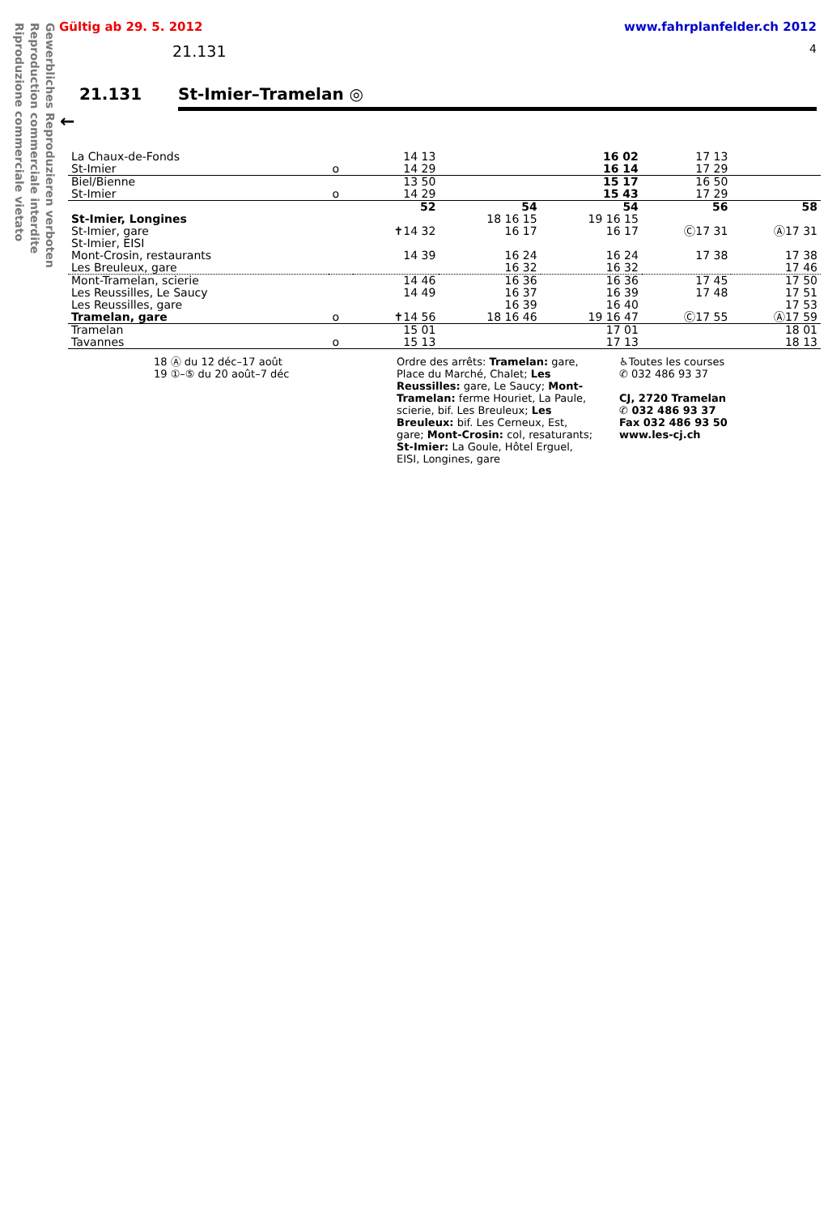Gewerbliches Reproduzieren verboten
Reproduction commerciale interdite
Riproduzione commerciale vietato
Gültig ab 29. 5. 2012 www.fahrplanfelder.ch 2012
21.131 4
21.131 St-Imier–Tramelan ◎
←
| La Chaux-de-Fonds | | 14 13 | | 16 02 | 17 13 | |
| St-Imier | o | 14 29 | | 16 14 | 17 29 | |
| Biel/Bienne | | 13 50 | | 15 17 | 16 50 | |
| St-Imier | o | 14 29 | | 15 43 | 17 29 | |
| | | 52 | 54 | 54 | 56 | 58 |
| St-Imier, Longines | | | 18 16 15 | 19 16 15 | | |
| St-Imier, gare | | ✝14 32 | 16 17 | 16 17 | Ⓒ17 31 | Ⓐ17 31 |
| St-Imier, EISI | | | | | | |
| Mont-Crosin, restaurants | | 14 39 | 16 24 | 16 24 | 17 38 | 17 38 |
| Les Breuleux, gare | | | 16 32 | 16 32 | | 17 46 |
| Mont-Tramelan, scierie | | 14 46 | 16 36 | 16 36 | 17 45 | 17 50 |
| Les Reussilles, Le Saucy | | 14 49 | 16 37 | 16 39 | 17 48 | 17 51 |
| Les Reussilles, gare | | | 16 39 | 16 40 | | 17 53 |
| Tramelan, gare | o | ✝14 56 | 18 16 46 | 19 16 47 | Ⓒ17 55 | Ⓐ17 59 |
| Tramelan | | 15 01 | | 17 01 | | 18 01 |
| Tavannes | o | 15 13 | | 17 13 | | 18 13 |
18 Ⓐ du 12 déc–17 août
19 ①–⑤ du 20 août–7 déc
Ordre des arrêts: Tramelan: gare, Place du Marché, Chalet; Les Reussilles: gare, Le Saucy; Mont-Tramelan: ferme Houriet, La Paule, scierie, bif. Les Breuleux; Les Breuleux: bif. Les Cerneux, Est, gare; Mont-Crosin: col, resaturants; St-Imier: La Goule, Hôtel Erguel, EISI, Longines, gare
♿Toutes les courses
✆ 032 486 93 37
CJ, 2720 Tramelan
✆ 032 486 93 37
Fax 032 486 93 50
www.les-cj.ch